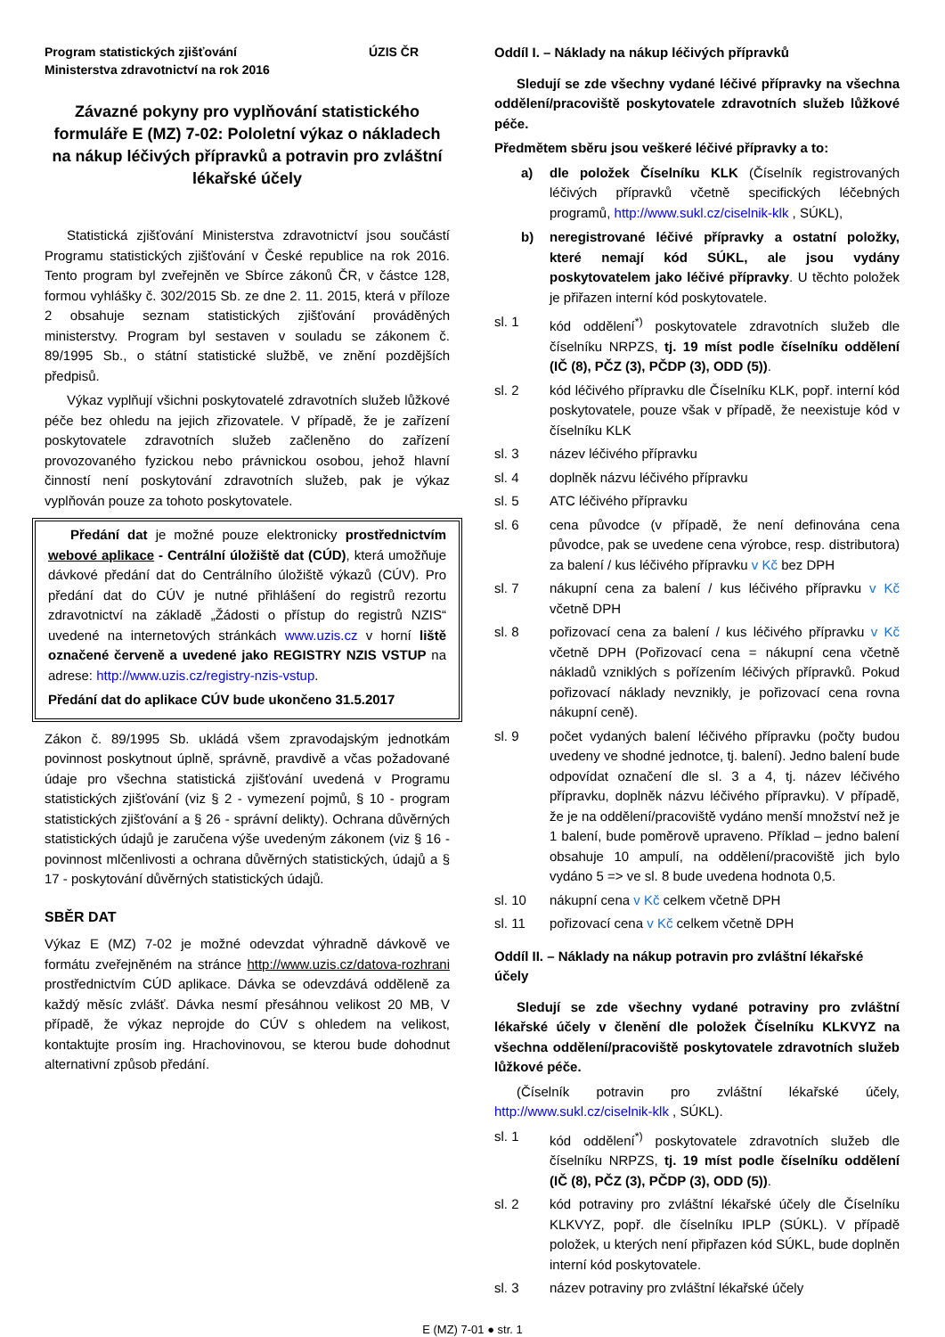Program statistických zjišťování
Ministerstva zdravotnictví na rok 2016 ÚZIS ČR
Závazné pokyny pro vyplňování statistického formuláře E (MZ) 7-02: Pololetní výkaz o nákladech na nákup léčivých přípravků a potravin pro zvláštní lékařské účely
Statistická zjišťování Ministerstva zdravotnictví jsou součástí Programu statistických zjišťování v České republice na rok 2016. Tento program byl zveřejněn ve Sbírce zákonů ČR, v částce 128, formou vyhlášky č. 302/2015 Sb. ze dne 2. 11. 2015, která v příloze 2 obsahuje seznam statistických zjišťování prováděných ministerstvy. Program byl sestaven v souladu se zákonem č. 89/1995 Sb., o státní statistické službě, ve znění pozdějších předpisů.
Výkaz vyplňují všichni poskytovatelé zdravotních služeb lůžkové péče bez ohledu na jejich zřizovatele. V případě, že je zařízení poskytovatele zdravotních služeb začleněno do zařízení provozovaného fyzickou nebo právnickou osobou, jehož hlavní činností není poskytování zdravotních služeb, pak je výkaz vyplňován pouze za tohoto poskytovatele.
Předání dat je možné pouze elektronicky prostřednictvím webové aplikace - Centrální úložiště dat (CÚD), která umožňuje dávkové předání dat do Centrálního úložiště výkazů (CÚV). Pro předání dat do CÚV je nutné přihlášení do registrů rezortu zdravotnictví na základě „Žádosti o přístup do registrů NZIS“ uvedené na internetových stránkách www.uzis.cz v horní liště označené červeně a uvedené jako REGISTRY NZIS VSTUP na adrese: http://www.uzis.cz/registry-nzis-vstup.
Předání dat do aplikace CÚV bude ukončeno 31.5.2017
Zákon č. 89/1995 Sb. ukládá všem zpravodajským jednotkám povinnost poskytnout úplně, správně, pravdivě a včas požadované údaje pro všechna statistická zjišťování uvedená v Programu statistických zjišťování (viz § 2 - vymezení pojmů, § 10 - program statistických zjišťování a § 26 - správní delikty). Ochrana důvěrných statistických údajů je zaručena výše uvedeným zákonem (viz § 16 - povinnost mlčenlivosti a ochrana důvěrných statistických, údajů a § 17 - poskytování důvěrných statistických údajů.
SBĚR DAT
Výkaz E (MZ) 7-02 je možné odevzdat výhradně dávkově ve formátu zveřejněném na stránce http://www.uzis.cz/datova-rozhrani prostřednictvím CÚD aplikace. Dávka se odevzdává odděleně za každý měsíc zvlášť. Dávka nesmí přesáhnou velikost 20 MB, V případě, že výkaz neprojde do CÚV s ohledem na velikost, kontaktujte prosím ing. Hrachovinovou, se kterou bude dohodnut alternativní způsob předání.
Oddíl I. – Náklady na nákup léčivých přípravků
Sledují se zde všechny vydané léčivé přípravky na všechna oddělení/pracoviště poskytovatele zdravotních služeb lůžkové péče.
Předmětem sběru jsou veškeré léčivé přípravky a to:
a) dle položek Číselníku KLK (Číselník registrovaných léčivých přípravků včetně specifických léčebných programů, http://www.sukl.cz/ciselnik-klk , SÚKL),
b) neregistrované léčivé přípravky a ostatní položky, které nemají kód SÚKL, ale jsou vydány poskytovatelem jako léčivé přípravky. U těchto položek je přiřazen interní kód poskytovatele.
sl. 1 kód oddělení<sup>*)</sup> poskytovatele zdravotních služeb dle číselníku NRPZS, tj. 19 míst podle číselníku oddělení (IČ (8), PČZ (3), PČDP (3), ODD (5)).
sl. 2 kód léčivého přípravku dle Číselníku KLK, popř. interní kód poskytovatele, pouze však v případě, že neexistuje kód v číselníku KLK
sl. 3 název léčivého přípravku
sl. 4 doplněk názvu léčivého přípravku
sl. 5 ATC léčivého přípravku
sl. 6 cena původce (v případě, že není definována cena původce, pak se uvedene cena výrobce, resp. distributora) za balení / kus léčivého přípravku v Kč bez DPH
sl. 7 nákupní cena za balení / kus léčivého přípravku v Kč včetně DPH
sl. 8 pořizovací cena za balení / kus léčivého přípravku v Kč včetně DPH (Pořizovací cena = nákupní cena včetně nákladů vzniklých s pořízením léčivých přípravků. Pokud pořizovací náklady nevznikly, je pořizovací cena rovna nákupní ceně).
sl. 9 počet vydaných balení léčivého přípravku (počty budou uvedeny ve shodné jednotce, tj. balení). Jedno balení bude odpovídat označení dle sl. 3 a 4, tj. název léčivého přípravku, doplněk názvu léčivého přípravku). V případě, že je na oddělení/pracoviště vydáno menší množství než je 1 balení, bude poměrově upraveno. Příklad – jedno balení obsahuje 10 ampulí, na oddělení/pracoviště jich bylo vydáno 5 => ve sl. 8 bude uvedena hodnota 0,5.
sl. 10 nákupní cena v Kč celkem včetně DPH
sl. 11 pořizovací cena v Kč celkem včetně DPH
Oddíl II. – Náklady na nákup potravin pro zvláštní lékařské účely
Sledují se zde všechny vydané potraviny pro zvláštní lékařské účely v členění dle položek Číselníku KLKVYZ na všechna oddělení/pracoviště poskytovatele zdravotních služeb lůžkové péče.
(Číselník potravin pro zvláštní lékařské účely, http://www.sukl.cz/ciselnik-klk , SÚKL).
sl. 1 kód oddělení<sup>*)</sup> poskytovatele zdravotních služeb dle číselníku NRPZS, tj. 19 míst podle číselníku oddělení (IČ (8), PČZ (3), PČDP (3), ODD (5)).
sl. 2 kód potraviny pro zvláštní lékařské účely dle Číselníku KLKVYZ, popř. dle číselníku IPLP (SÚKL). V případě položek, u kterých není připřazen kód SÚKL, bude doplněn interní kód poskytovatele.
sl. 3 název potraviny pro zvláštní lékařské účely
E (MZ) 7-01 ● str. 1